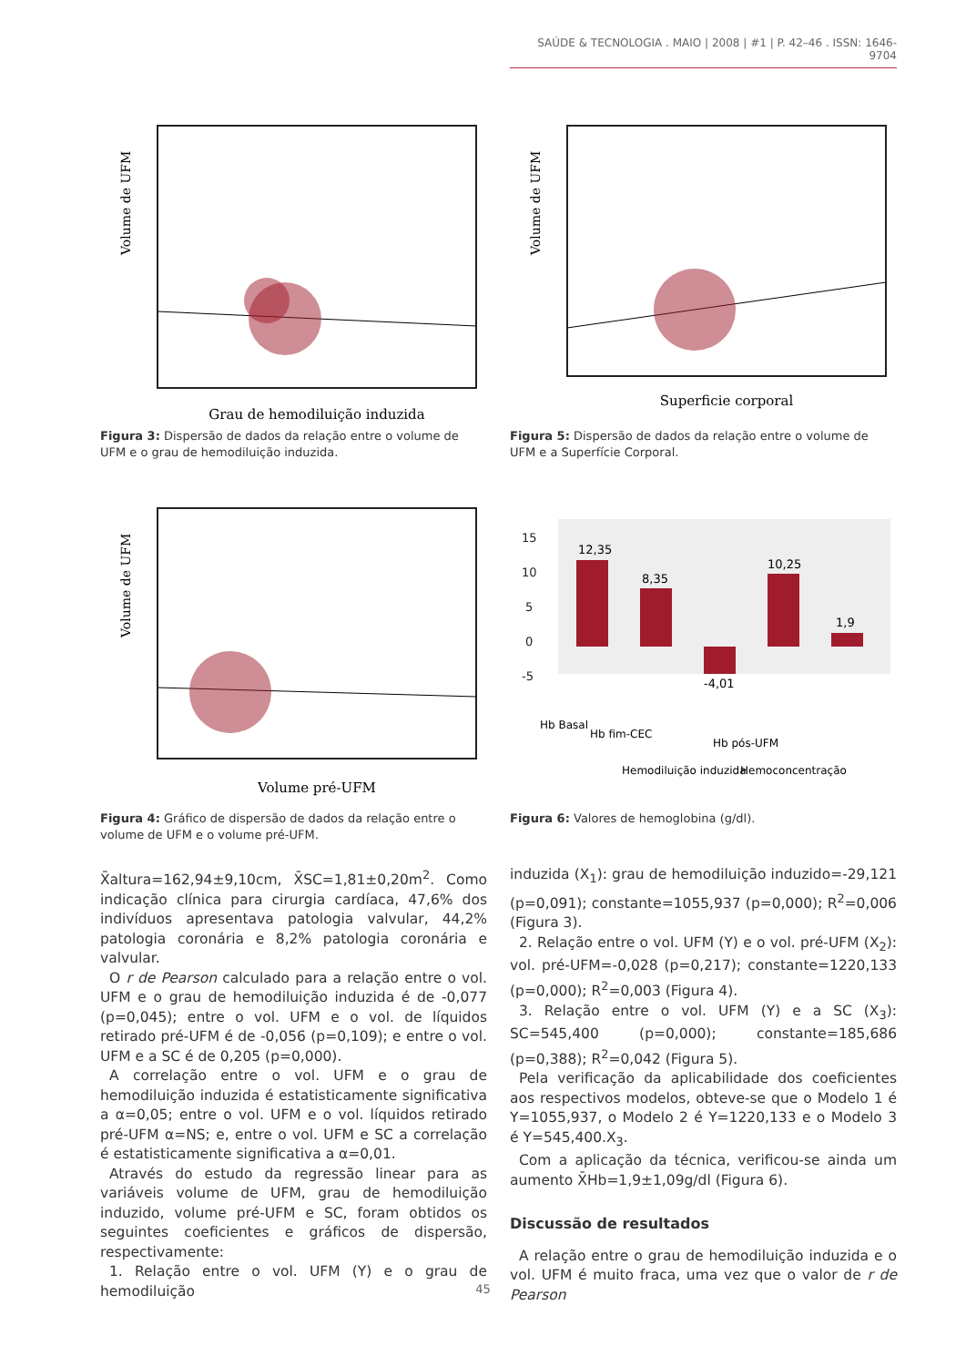SAÚDE & TECNOLOGIA . MAIO | 2008 | #1 | P. 42–46 . ISSN: 1646-9704
Volume de UFM
Grau de hemodiluição induzida
Figura 3: Dispersão de dados da relação entre o volume de UFM e o grau de hemodiluição induzida.
Volume de UFM
Superficie corporal
Figura 5: Dispersão de dados da relação entre o volume de UFM e a Superfície Corporal.
Volume de UFM
Volume pré-UFM
Figura 4: Gráfico de dispersão de dados da relação entre o volume de UFM e o volume pré-UFM.
15
10
5
0
-5
12,35
8,35
-4,01
10,25
1,9
Hb Basal
Hb fim-CEC
Hemodiluição induzida
Hb pós-UFM
Hemoconcentração
Figura 6: Valores de hemoglobina (g/dl).
X̄altura=162,94±9,10cm, X̄SC=1,81±0,20m<sup>2</sup>. Como indicação clínica para cirurgia cardíaca, 47,6% dos indivíduos apresentava patologia valvular, 44,2% patologia coronária e 8,2% patologia coronária e valvular.
O r de Pearson calculado para a relação entre o vol. UFM e o grau de hemodiluição induzida é de -0,077 (p=0,045); entre o vol. UFM e o vol. de líquidos retirado pré-UFM é de -0,056 (p=0,109); e entre o vol. UFM e a SC é de 0,205 (p=0,000).
A correlação entre o vol. UFM e o grau de hemodiluição induzida é estatisticamente significativa a α=0,05; entre o vol. UFM e o vol. líquidos retirado pré-UFM α=NS; e, entre o vol. UFM e SC a correlação é estatisticamente significativa a α=0,01.
Através do estudo da regressão linear para as variáveis volume de UFM, grau de hemodiluição induzido, volume pré-UFM e SC, foram obtidos os seguintes coeficientes e gráficos de dispersão, respectivamente:
1. Relação entre o vol. UFM (Y) e o grau de hemodiluição
induzida (X<sub>1</sub>): grau de hemodiluição induzido=-29,121 (p=0,091); constante=1055,937 (p=0,000); R<sup>2</sup>=0,006 (Figura 3).
2. Relação entre o vol. UFM (Y) e o vol. pré-UFM (X<sub>2</sub>): vol. pré-UFM=-0,028 (p=0,217); constante=1220,133 (p=0,000); R<sup>2</sup>=0,003 (Figura 4).
3. Relação entre o vol. UFM (Y) e a SC (X<sub>3</sub>): SC=545,400 (p=0,000); constante=185,686 (p=0,388); R<sup>2</sup>=0,042 (Figura 5).
Pela verificação da aplicabilidade dos coeficientes aos respectivos modelos, obteve-se que o Modelo 1 é Y=1055,937, o Modelo 2 é Y=1220,133 e o Modelo 3 é Y=545,400.X<sub>3</sub>.
Com a aplicação da técnica, verificou-se ainda um aumento X̄Hb=1,9±1,09g/dl (Figura 6).
Discussão de resultados
A relação entre o grau de hemodiluição induzida e o vol. UFM é muito fraca, uma vez que o valor de r de Pearson
45